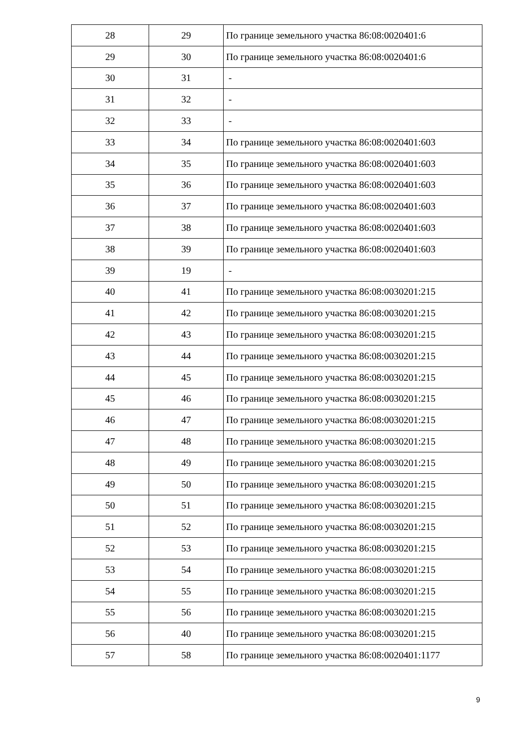| 28 | 29 | По границе земельного участка 86:08:0020401:6 |
| 29 | 30 | По границе земельного участка 86:08:0020401:6 |
| 30 | 31 | - |
| 31 | 32 | - |
| 32 | 33 | - |
| 33 | 34 | По границе земельного участка 86:08:0020401:603 |
| 34 | 35 | По границе земельного участка 86:08:0020401:603 |
| 35 | 36 | По границе земельного участка 86:08:0020401:603 |
| 36 | 37 | По границе земельного участка 86:08:0020401:603 |
| 37 | 38 | По границе земельного участка 86:08:0020401:603 |
| 38 | 39 | По границе земельного участка 86:08:0020401:603 |
| 39 | 19 | - |
| 40 | 41 | По границе земельного участка 86:08:0030201:215 |
| 41 | 42 | По границе земельного участка 86:08:0030201:215 |
| 42 | 43 | По границе земельного участка 86:08:0030201:215 |
| 43 | 44 | По границе земельного участка 86:08:0030201:215 |
| 44 | 45 | По границе земельного участка 86:08:0030201:215 |
| 45 | 46 | По границе земельного участка 86:08:0030201:215 |
| 46 | 47 | По границе земельного участка 86:08:0030201:215 |
| 47 | 48 | По границе земельного участка 86:08:0030201:215 |
| 48 | 49 | По границе земельного участка 86:08:0030201:215 |
| 49 | 50 | По границе земельного участка 86:08:0030201:215 |
| 50 | 51 | По границе земельного участка 86:08:0030201:215 |
| 51 | 52 | По границе земельного участка 86:08:0030201:215 |
| 52 | 53 | По границе земельного участка 86:08:0030201:215 |
| 53 | 54 | По границе земельного участка 86:08:0030201:215 |
| 54 | 55 | По границе земельного участка 86:08:0030201:215 |
| 55 | 56 | По границе земельного участка 86:08:0030201:215 |
| 56 | 40 | По границе земельного участка 86:08:0030201:215 |
| 57 | 58 | По границе земельного участка 86:08:0020401:1177 |
9